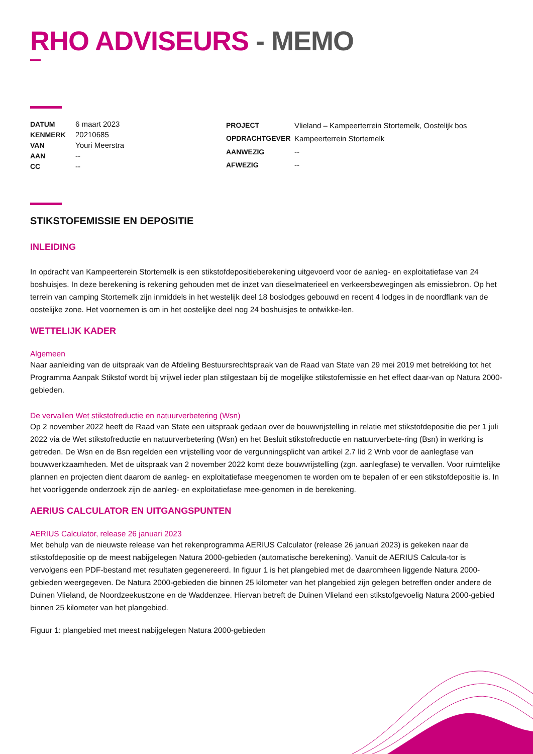RHO ADVISEURS - MEMO
| DATUM | 6 maart 2023 |
| KENMERK | 20210685 |
| VAN | Youri Meerstra |
| AAN | -- |
| CC | -- |
| PROJECT | Vlieland – Kampeerterrein Stortemelk, Oostelijk bos |
| OPDRACHTGEVER | Kampeerterrein Stortemelk |
| AANWEZIG | -- |
| AFWEZIG | -- |
STIKSTOFEMISSIE EN DEPOSITIE
INLEIDING
In opdracht van Kampeerterein Stortemelk is een stikstofdepositieberekening uitgevoerd voor de aanleg- en exploitatiefase van 24 boshuisjes. In deze berekening is rekening gehouden met de inzet van dieselmaterieel en verkeersbewegingen als emissiebron. Op het terrein van camping Stortemelk zijn inmiddels in het westelijk deel 18 boslodges gebouwd en recent 4 lodges in de noordflank van de oostelijke zone. Het voornemen is om in het oostelijke deel nog 24 boshuisjes te ontwikke-len.
WETTELIJK KADER
Algemeen
Naar aanleiding van de uitspraak van de Afdeling Bestuursrechtspraak van de Raad van State van 29 mei 2019 met betrekking tot het Programma Aanpak Stikstof wordt bij vrijwel ieder plan stilgestaan bij de mogelijke stikstofemissie en het effect daar-van op Natura 2000-gebieden.
De vervallen Wet stikstofreductie en natuurverbetering (Wsn)
Op 2 november 2022 heeft de Raad van State een uitspraak gedaan over de bouwvrijstelling in relatie met stikstofdepositie die per 1 juli 2022 via de Wet stikstofreductie en natuurverbetering (Wsn) en het Besluit stikstofreductie en natuurverbete-ring (Bsn) in werking is getreden. De Wsn en de Bsn regelden een vrijstelling voor de vergunningsplicht van artikel 2.7 lid 2 Wnb voor de aanlegfase van bouwwerkzaamheden. Met de uitspraak van 2 november 2022 komt deze bouwvrijstelling (zgn. aanlegfase) te vervallen. Voor ruimtelijke plannen en projecten dient daarom de aanleg- en exploitatiefase meegenomen te worden om te bepalen of er een stikstofdepositie is. In het voorliggende onderzoek zijn de aanleg- en exploitatiefase mee-genomen in de berekening.
AERIUS CALCULATOR EN UITGANGSPUNTEN
AERIUS Calculator, release 26 januari 2023
Met behulp van de nieuwste release van het rekenprogramma AERIUS Calculator (release 26 januari 2023) is gekeken naar de stikstofdepositie op de meest nabijgelegen Natura 2000-gebieden (automatische berekening). Vanuit de AERIUS Calcula-tor is vervolgens een PDF-bestand met resultaten gegenereerd. In figuur 1 is het plangebied met de daaromheen liggende Natura 2000-gebieden weergegeven. De Natura 2000-gebieden die binnen 25 kilometer van het plangebied zijn gelegen betreffen onder andere de Duinen Vlieland, de Noordzeekustzone en de Waddenzee. Hiervan betreft de Duinen Vlieland een stikstofgevoelig Natura 2000-gebied binnen 25 kilometer van het plangebied.
Figuur 1: plangebied met meest nabijgelegen Natura 2000-gebieden